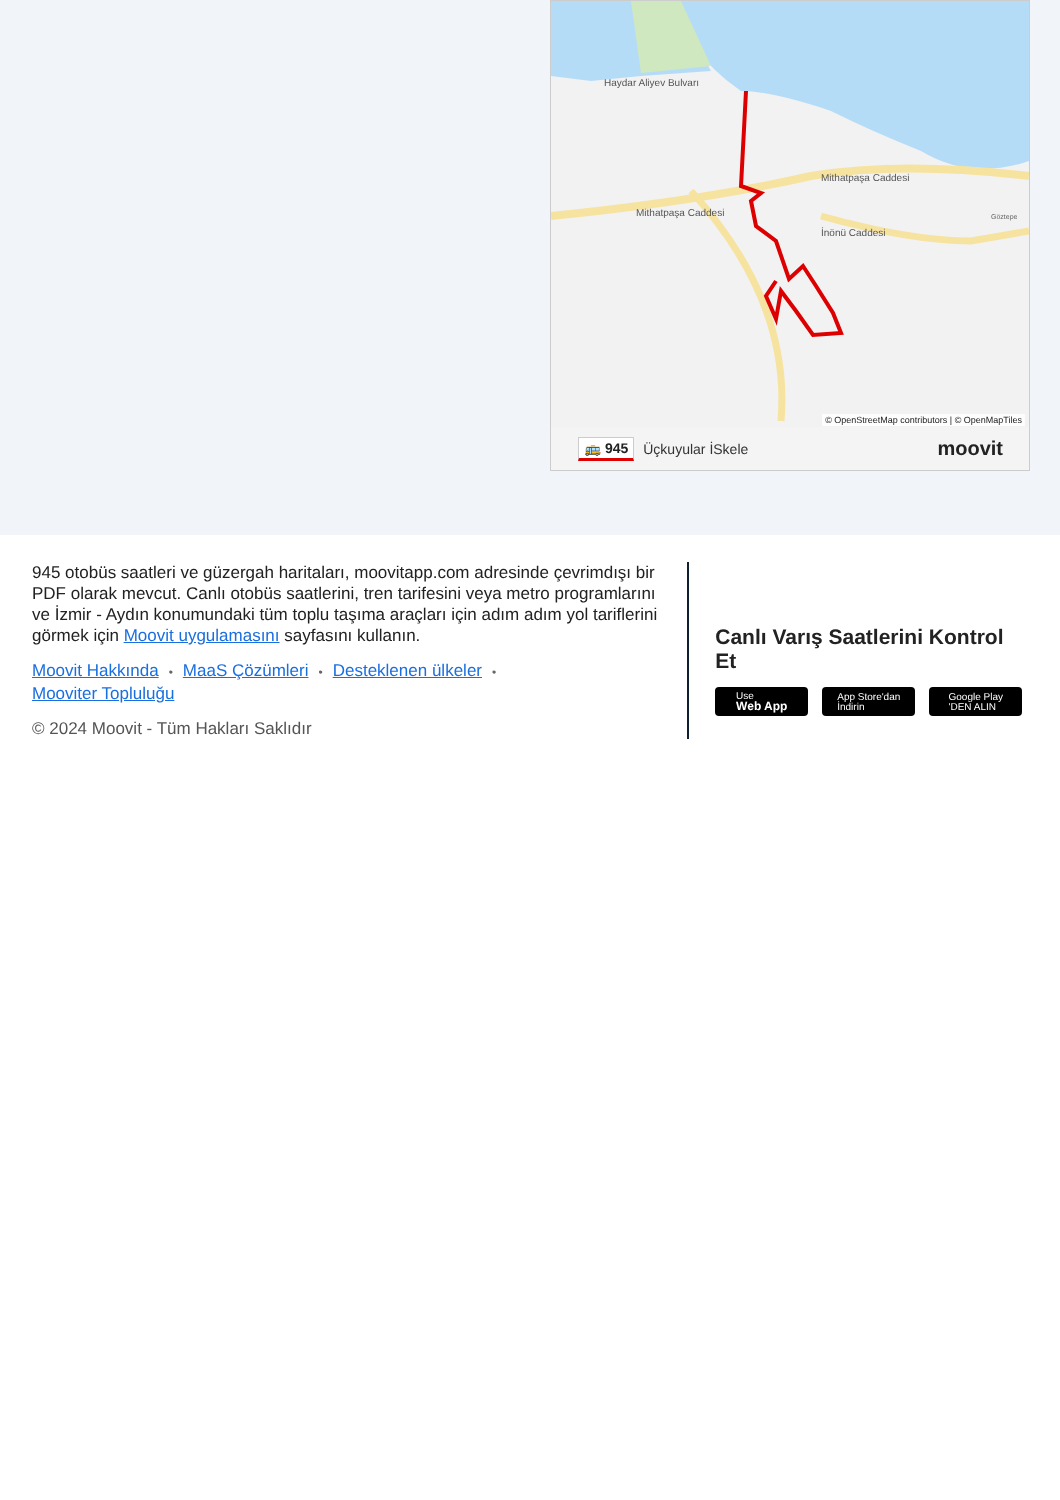Haydar Aliyev Bulvarı
Mithatpaşa Caddesi
Mithatpaşa Caddesi
İnönü Caddesi
Göztepe
© OpenStreetMap contributors | © OpenMapTiles
🚌 945 Üçkuyular İSkele moovit
945 otobüs saatleri ve güzergah haritaları, moovitapp.com adresinde çevrimdışı bir PDF olarak mevcut. Canlı otobüs saatlerini, tren tarifesini veya metro programlarını ve İzmir - Aydın konumundaki tüm toplu taşıma araçları için adım adım yol tariflerini görmek için Moovit uygulamasını sayfasını kullanın.
Moovit Hakkında • MaaS Çözümleri • Desteklenen ülkeler •
Mooviter Topluluğu
© 2024 Moovit - Tüm Hakları Saklıdır
Canlı Varış Saatlerini Kontrol Et
Use
Web App
App Store'dan
İndirin
Google Play
'DEN ALIN